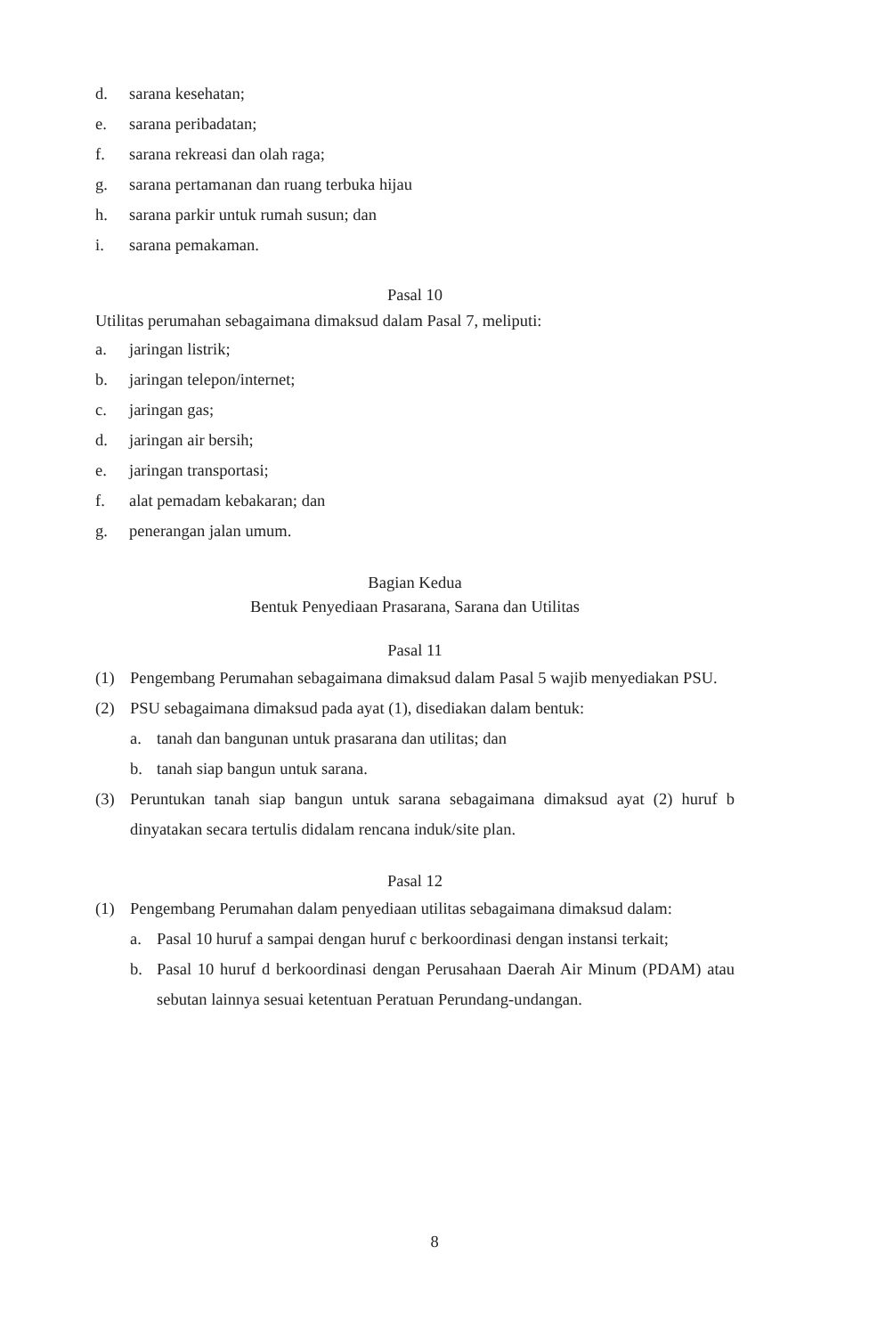d. sarana kesehatan;
e. sarana peribadatan;
f. sarana rekreasi dan olah raga;
g. sarana pertamanan dan ruang terbuka hijau
h. sarana parkir untuk rumah susun; dan
i. sarana pemakaman.
Pasal 10
Utilitas perumahan sebagaimana dimaksud dalam Pasal 7, meliputi:
a. jaringan listrik;
b. jaringan telepon/internet;
c. jaringan gas;
d. jaringan air bersih;
e. jaringan transportasi;
f. alat pemadam kebakaran; dan
g. penerangan jalan umum.
Bagian Kedua
Bentuk Penyediaan Prasarana, Sarana dan Utilitas
Pasal 11
(1) Pengembang Perumahan sebagaimana dimaksud dalam Pasal 5 wajib menyediakan PSU.
(2) PSU sebagaimana dimaksud pada ayat (1), disediakan dalam bentuk:
a. tanah dan bangunan untuk prasarana dan utilitas; dan
b. tanah siap bangun untuk sarana.
(3) Peruntukan tanah siap bangun untuk sarana sebagaimana dimaksud ayat (2) huruf b dinyatakan secara tertulis didalam rencana induk/site plan.
Pasal 12
(1) Pengembang Perumahan dalam penyediaan utilitas sebagaimana dimaksud dalam:
a. Pasal 10 huruf a sampai dengan huruf c berkoordinasi dengan instansi terkait;
b. Pasal 10 huruf d berkoordinasi dengan Perusahaan Daerah Air Minum (PDAM) atau sebutan lainnya sesuai ketentuan Peratuan Perundang-undangan.
8